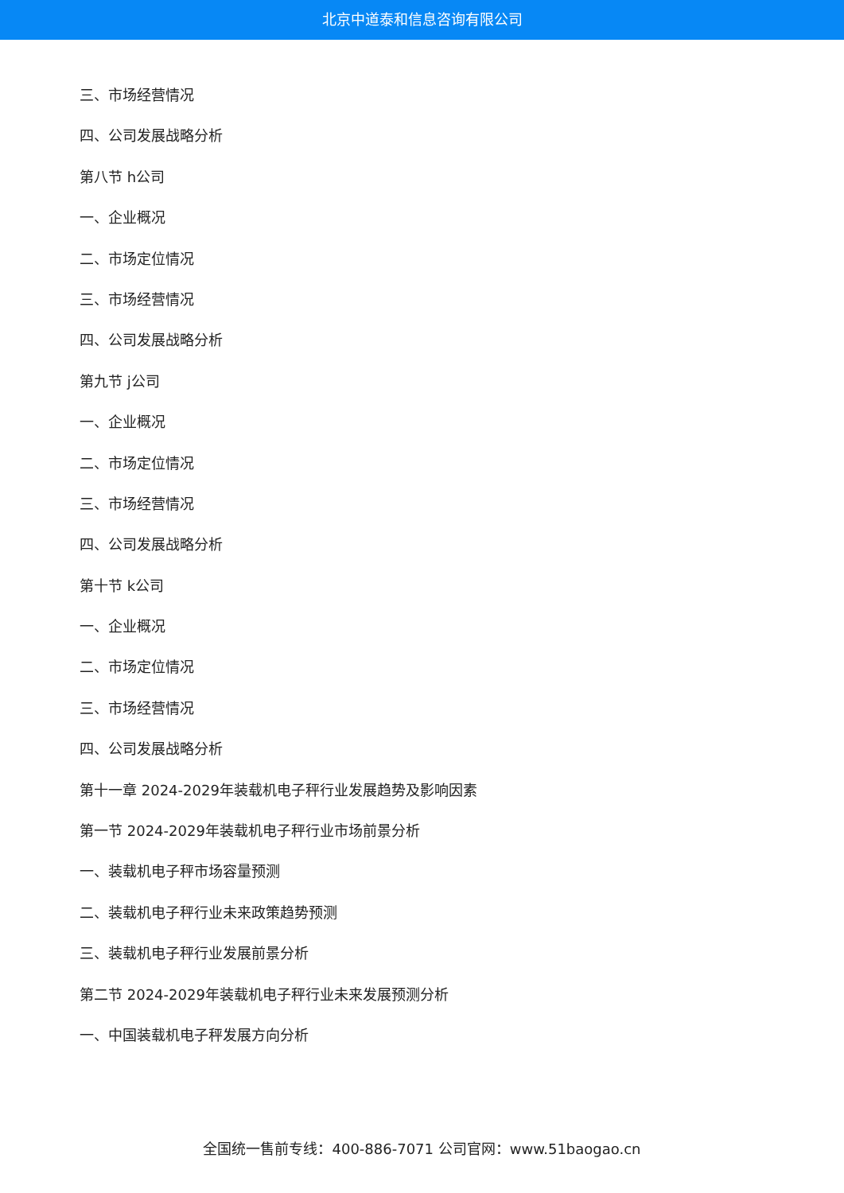北京中道泰和信息咨询有限公司
三、市场经营情况
四、公司发展战略分析
第八节 h公司
一、企业概况
二、市场定位情况
三、市场经营情况
四、公司发展战略分析
第九节 j公司
一、企业概况
二、市场定位情况
三、市场经营情况
四、公司发展战略分析
第十节 k公司
一、企业概况
二、市场定位情况
三、市场经营情况
四、公司发展战略分析
第十一章 2024-2029年装载机电子秤行业发展趋势及影响因素
第一节 2024-2029年装载机电子秤行业市场前景分析
一、装载机电子秤市场容量预测
二、装载机电子秤行业未来政策趋势预测
三、装载机电子秤行业发展前景分析
第二节 2024-2029年装载机电子秤行业未来发展预测分析
一、中国装载机电子秤发展方向分析
全国统一售前专线：400-886-7071 公司官网：www.51baogao.cn